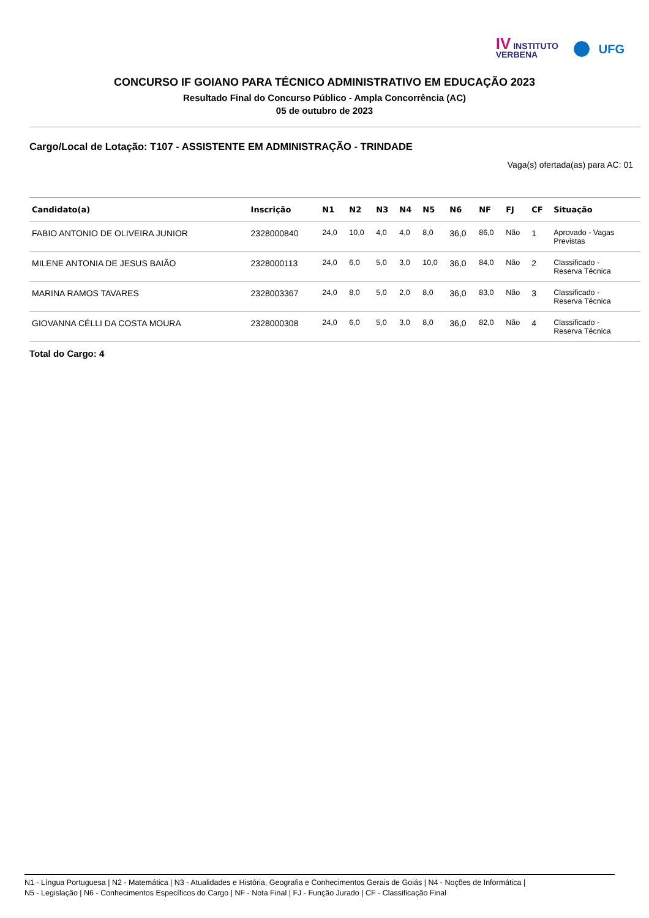IV INSTITUTO
VERBENA
UFG
CONCURSO IF GOIANO PARA TÉCNICO ADMINISTRATIVO EM EDUCAÇÃO 2023
Resultado Final do Concurso Público - Ampla Concorrência (AC)
05 de outubro de 2023
Cargo/Local de Lotação: T107 - ASSISTENTE EM ADMINISTRAÇÃO - TRINDADE
Vaga(s) ofertada(as) para AC: 01
| Candidato(a) | Inscrição | N1 | N2 | N3 | N4 | N5 | N6 | NF | FJ | CF | Situação |
| --- | --- | --- | --- | --- | --- | --- | --- | --- | --- | --- | --- |
| FABIO ANTONIO DE OLIVEIRA JUNIOR | 2328000840 | 24,0 | 10,0 | 4,0 | 4,0 | 8,0 | 36,0 | 86,0 | Não | 1 | Aprovado - Vagas Previstas |
| MILENE ANTONIA DE JESUS BAIÃO | 2328000113 | 24,0 | 6,0 | 5,0 | 3,0 | 10,0 | 36,0 | 84,0 | Não | 2 | Classificado - Reserva Técnica |
| MARINA RAMOS TAVARES | 2328003367 | 24,0 | 8,0 | 5,0 | 2,0 | 8,0 | 36,0 | 83,0 | Não | 3 | Classificado - Reserva Técnica |
| GIOVANNA CÉLLI DA COSTA MOURA | 2328000308 | 24,0 | 6,0 | 5,0 | 3,0 | 8,0 | 36,0 | 82,0 | Não | 4 | Classificado - Reserva Técnica |
Total do Cargo: 4
N1 - Língua Portuguesa | N2 - Matemática | N3 - Atualidades e História, Geografia e Conhecimentos Gerais de Goiás | N4 - Noções de Informática |
N5 - Legislação | N6 - Conhecimentos Específicos do Cargo | NF - Nota Final | FJ - Função Jurado | CF - Classificação Final